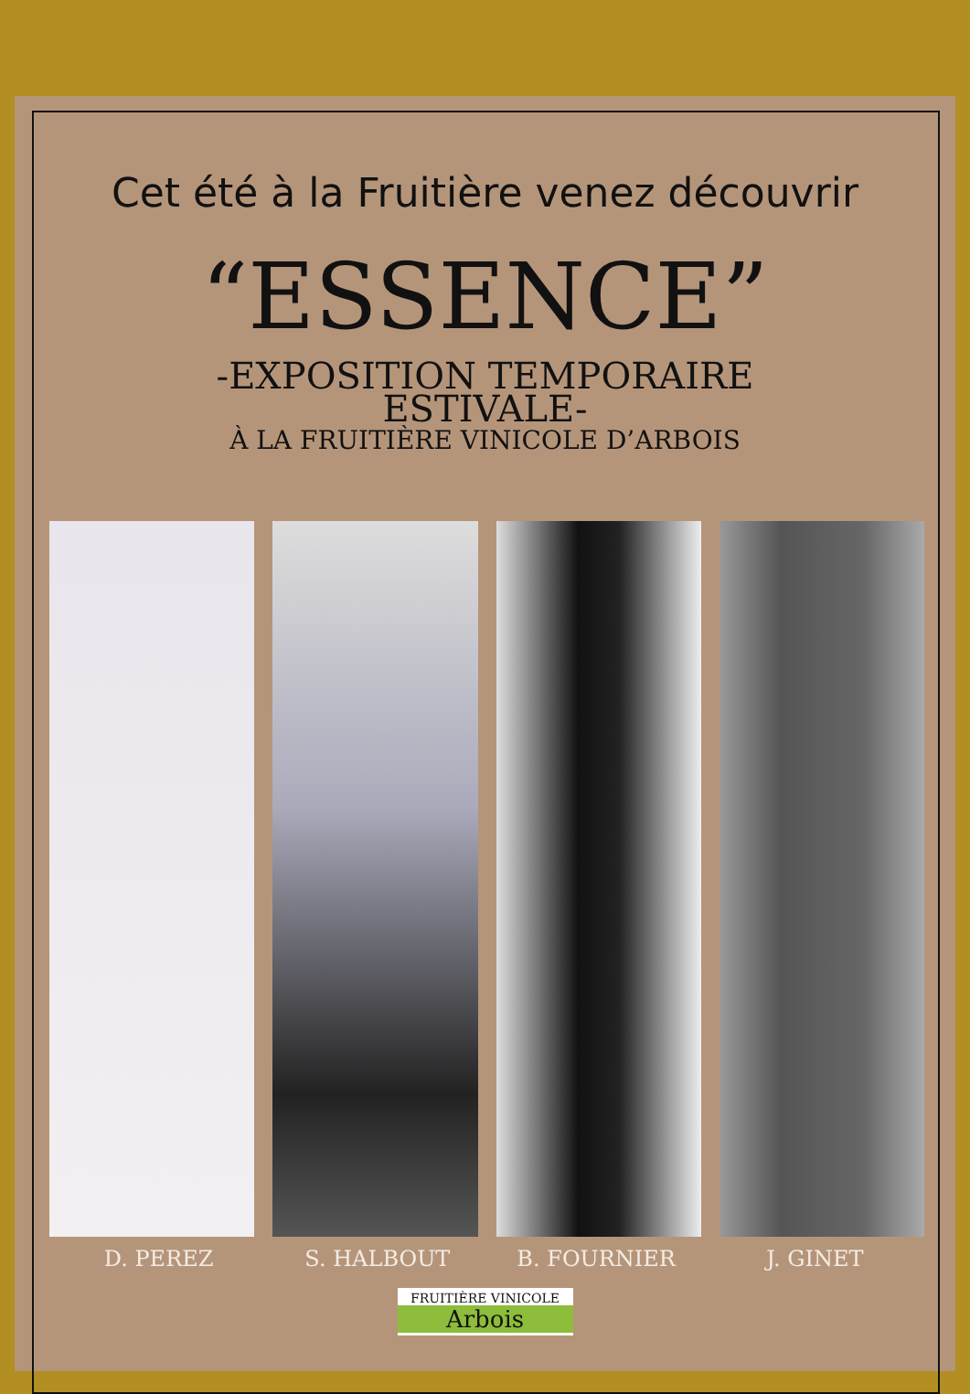Cet été à la Fruitière venez découvrir
“ESSENCE”
-EXPOSITION TEMPORAIRE
ESTIVALE-
À LA FRUITIÈRE VINICOLE D’ARBOIS
D. PEREZ S. HALBOUT B. FOURNIER J. GINET
FRUITIÈRE VINICOLE
Arbois